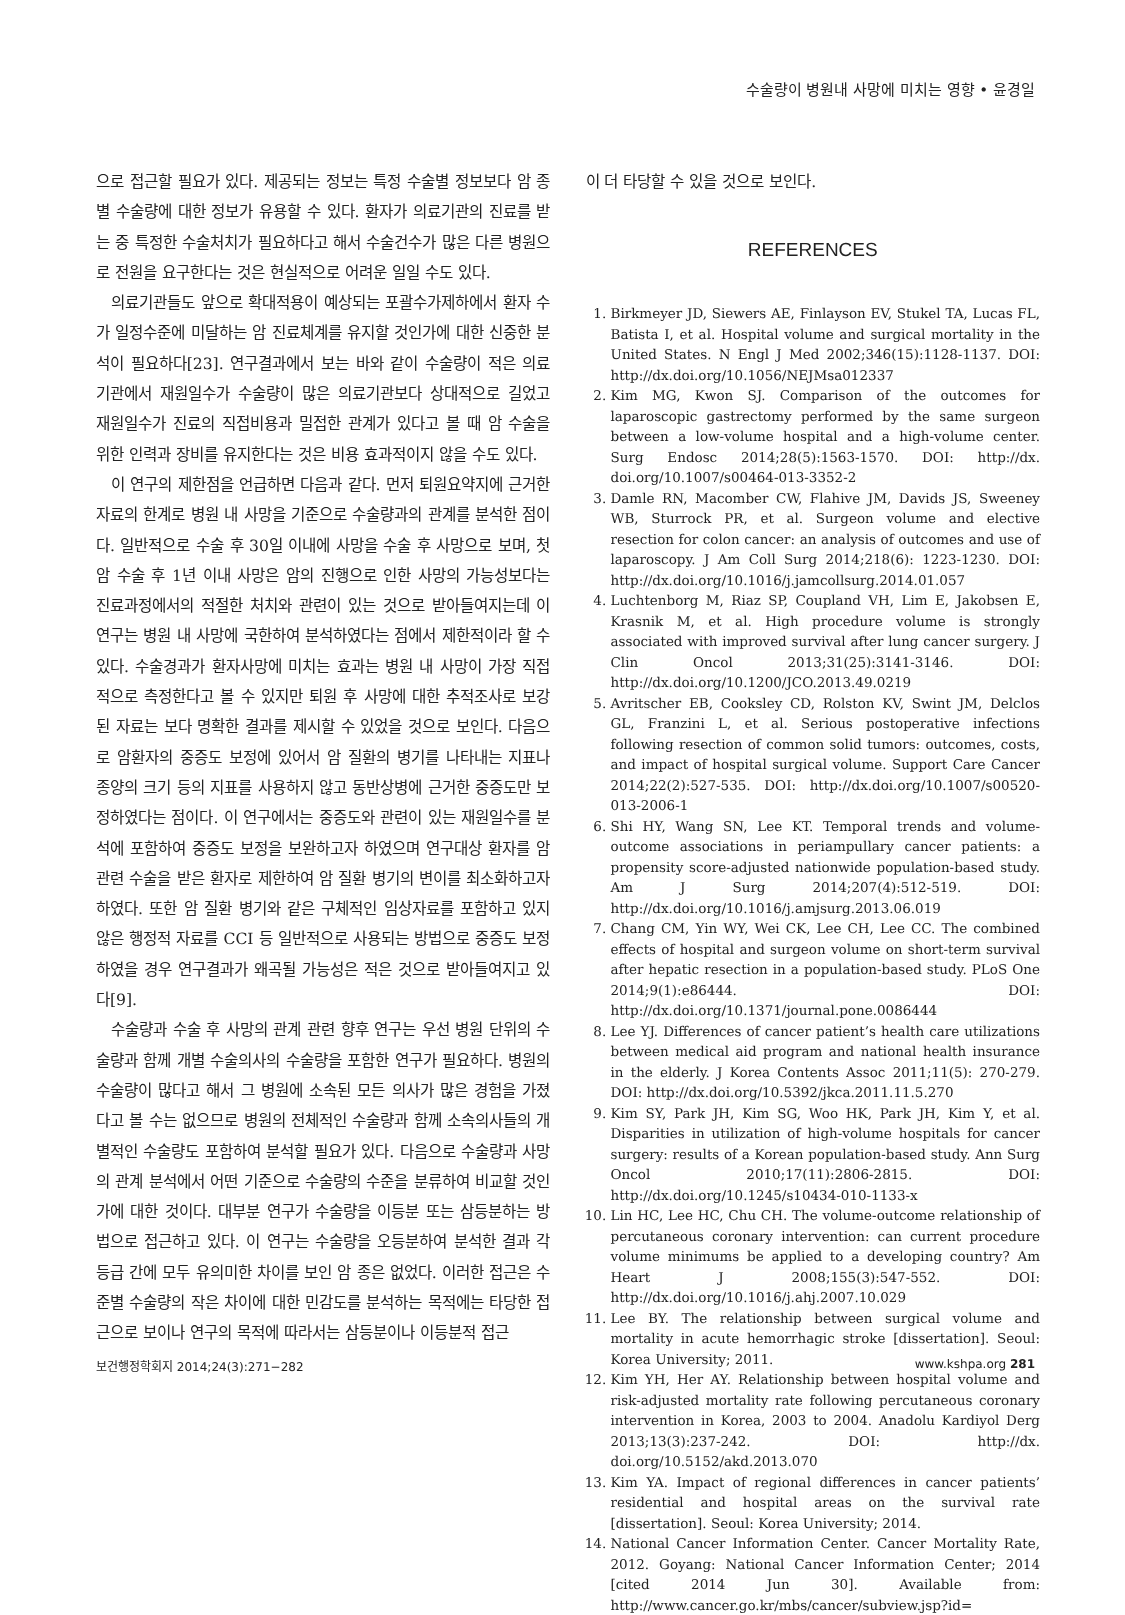수술량이 병원내 사망에 미치는 영향 • 윤경일
으로 접근할 필요가 있다. 제공되는 정보는 특정 수술별 정보보다 암 종별 수술량에 대한 정보가 유용할 수 있다. 환자가 의료기관의 진료를 받는 중 특정한 수술처치가 필요하다고 해서 수술건수가 많은 다른 병원으로 전원을 요구한다는 것은 현실적으로 어려운 일일 수도 있다.
의료기관들도 앞으로 확대적용이 예상되는 포괄수가제하에서 환자 수가 일정수준에 미달하는 암 진료체계를 유지할 것인가에 대한 신중한 분석이 필요하다[23]. 연구결과에서 보는 바와 같이 수술량이 적은 의료기관에서 재원일수가 수술량이 많은 의료기관보다 상대적으로 길었고 재원일수가 진료의 직접비용과 밀접한 관계가 있다고 볼 때 암 수술을 위한 인력과 장비를 유지한다는 것은 비용 효과적이지 않을 수도 있다.
이 연구의 제한점을 언급하면 다음과 같다. 먼저 퇴원요약지에 근거한 자료의 한계로 병원 내 사망을 기준으로 수술량과의 관계를 분석한 점이다. 일반적으로 수술 후 30일 이내에 사망을 수술 후 사망으로 보며, 첫 암 수술 후 1년 이내 사망은 암의 진행으로 인한 사망의 가능성보다는 진료과정에서의 적절한 처치와 관련이 있는 것으로 받아들여지는데 이 연구는 병원 내 사망에 국한하여 분석하였다는 점에서 제한적이라 할 수 있다. 수술경과가 환자사망에 미치는 효과는 병원 내 사망이 가장 직접적으로 측정한다고 볼 수 있지만 퇴원 후 사망에 대한 추적조사로 보강된 자료는 보다 명확한 결과를 제시할 수 있었을 것으로 보인다. 다음으로 암환자의 중증도 보정에 있어서 암 질환의 병기를 나타내는 지표나 종양의 크기 등의 지표를 사용하지 않고 동반상병에 근거한 중증도만 보정하였다는 점이다. 이 연구에서는 중증도와 관련이 있는 재원일수를 분석에 포함하여 중증도 보정을 보완하고자 하였으며 연구대상 환자를 암 관련 수술을 받은 환자로 제한하여 암 질환 병기의 변이를 최소화하고자 하였다. 또한 암 질환 병기와 같은 구체적인 임상자료를 포함하고 있지 않은 행정적 자료를 CCI 등 일반적으로 사용되는 방법으로 중증도 보정하였을 경우 연구결과가 왜곡될 가능성은 적은 것으로 받아들여지고 있다[9].
수술량과 수술 후 사망의 관계 관련 향후 연구는 우선 병원 단위의 수술량과 함께 개별 수술의사의 수술량을 포함한 연구가 필요하다. 병원의 수술량이 많다고 해서 그 병원에 소속된 모든 의사가 많은 경험을 가졌다고 볼 수는 없으므로 병원의 전체적인 수술량과 함께 소속의사들의 개별적인 수술량도 포함하여 분석할 필요가 있다. 다음으로 수술량과 사망의 관계 분석에서 어떤 기준으로 수술량의 수준을 분류하여 비교할 것인가에 대한 것이다. 대부분 연구가 수술량을 이등분 또는 삼등분하는 방법으로 접근하고 있다. 이 연구는 수술량을 오등분하여 분석한 결과 각 등급 간에 모두 유의미한 차이를 보인 암 종은 없었다. 이러한 접근은 수준별 수술량의 작은 차이에 대한 민감도를 분석하는 목적에는 타당한 접근으로 보이나 연구의 목적에 따라서는 삼등분이나 이등분적 접근
이 더 타당할 수 있을 것으로 보인다.
REFERENCES
1. Birkmeyer JD, Siewers AE, Finlayson EV, Stukel TA, Lucas FL, Batista I, et al. Hospital volume and surgical mortality in the United States. N Engl J Med 2002;346(15):1128-1137. DOI: http://dx.doi.org/10.1056/NEJMsa012337
2. Kim MG, Kwon SJ. Comparison of the outcomes for laparoscopic gastrectomy performed by the same surgeon between a low-volume hospital and a high-volume center. Surg Endosc 2014;28(5):1563-1570. DOI: http://dx. doi.org/10.1007/s00464-013-3352-2
3. Damle RN, Macomber CW, Flahive JM, Davids JS, Sweeney WB, Sturrock PR, et al. Surgeon volume and elective resection for colon cancer: an analysis of outcomes and use of laparoscopy. J Am Coll Surg 2014;218(6): 1223-1230. DOI: http://dx.doi.org/10.1016/j.jamcollsurg.2014.01.057
4. Luchtenborg M, Riaz SP, Coupland VH, Lim E, Jakobsen E, Krasnik M, et al. High procedure volume is strongly associated with improved survival after lung cancer surgery. J Clin Oncol 2013;31(25):3141-3146. DOI: http://dx.doi.org/10.1200/JCO.2013.49.0219
5. Avritscher EB, Cooksley CD, Rolston KV, Swint JM, Delclos GL, Franzini L, et al. Serious postoperative infections following resection of common solid tumors: outcomes, costs, and impact of hospital surgical volume. Support Care Cancer 2014;22(2):527-535. DOI: http://dx.doi.org/10.1007/s00520-013-2006-1
6. Shi HY, Wang SN, Lee KT. Temporal trends and volume-outcome associations in periampullary cancer patients: a propensity score-adjusted nationwide population-based study. Am J Surg 2014;207(4):512-519. DOI: http://dx.doi.org/10.1016/j.amjsurg.2013.06.019
7. Chang CM, Yin WY, Wei CK, Lee CH, Lee CC. The combined effects of hospital and surgeon volume on short-term survival after hepatic resection in a population-based study. PLoS One 2014;9(1):e86444. DOI: http://dx.doi.org/10.1371/journal.pone.0086444
8. Lee YJ. Differences of cancer patient’s health care utilizations between medical aid program and national health insurance in the elderly. J Korea Contents Assoc 2011;11(5): 270-279. DOI: http://dx.doi.org/10.5392/jkca.2011.11.5.270
9. Kim SY, Park JH, Kim SG, Woo HK, Park JH, Kim Y, et al. Disparities in utilization of high-volume hospitals for cancer surgery: results of a Korean population-based study. Ann Surg Oncol 2010;17(11):2806-2815. DOI: http://dx.doi.org/10.1245/s10434-010-1133-x
10. Lin HC, Lee HC, Chu CH. The volume-outcome relationship of percutaneous coronary intervention: can current procedure volume minimums be applied to a developing country? Am Heart J 2008;155(3):547-552. DOI: http://dx.doi.org/10.1016/j.ahj.2007.10.029
11. Lee BY. The relationship between surgical volume and mortality in acute hemorrhagic stroke [dissertation]. Seoul: Korea University; 2011.
12. Kim YH, Her AY. Relationship between hospital volume and risk-adjusted mortality rate following percutaneous coronary intervention in Korea, 2003 to 2004. Anadolu Kardiyol Derg 2013;13(3):237-242. DOI: http://dx. doi.org/10.5152/akd.2013.070
13. Kim YA. Impact of regional differences in cancer patients’ residential and hospital areas on the survival rate [dissertation]. Seoul: Korea University; 2014.
14. National Cancer Information Center. Cancer Mortality Rate, 2012. Goyang: National Cancer Information Center; 2014 [cited 2014 Jun 30]. Available from: http://www.cancer.go.kr/mbs/cancer/subview.jsp?id=
보건행정학회지 2014;24(3):271−282 www.kshpa.org 281